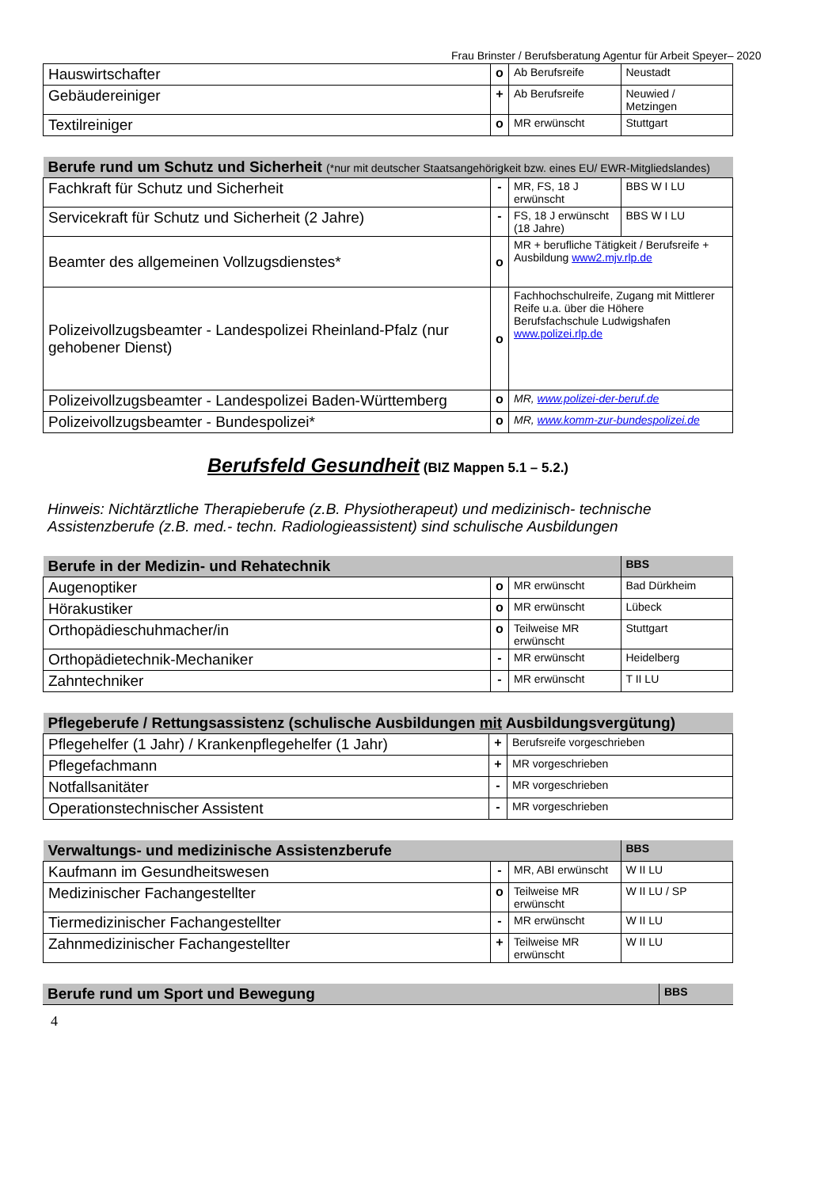Frau Brinster / Berufsberatung Agentur für Arbeit Speyer– 2020
| Hauswirtschafter | o | Ab Berufsreife | Neustadt |
| Gebäudereiniger | + | Ab Berufsreife | Neuwied / Metzingen |
| Textilreiniger | o | MR erwünscht | Stuttgart |
| Berufe rund um Schutz und Sicherheit (*nur mit deutscher Staatsangehörigkeit bzw. eines EU/ EWR-Mitgliedslandes) | | | |
| Fachkraft für Schutz und Sicherheit | - | MR, FS, 18 J erwünscht | BBS W I LU |
| Servicekraft für Schutz und Sicherheit (2 Jahre) | - | FS, 18 J erwünscht (18 Jahre) | BBS W I LU |
| Beamter des allgemeinen Vollzugsdienstes* | o | MR + berufliche Tätigkeit / Berufsreife + Ausbildung www2.mjv.rlp.de | |
| Polizeivollzugsbeamter - Landespolizei Rheinland-Pfalz (nur gehobener Dienst) | o | Fachhochschulreife, Zugang mit Mittlerer Reife u.a. über die Höhere Berufsfachschule Ludwigshafen www.polizei.rlp.de | |
| Polizeivollzugsbeamter - Landespolizei Baden-Württemberg | o | MR, www.polizei-der-beruf.de | |
| Polizeivollzugsbeamter - Bundespolizei* | o | MR, www.komm-zur-bundespolizei.de | |
Berufsfeld Gesundheit (BIZ Mappen 5.1 – 5.2.)
Hinweis: Nichtärztliche Therapieberufe (z.B. Physiotherapeut) und medizinisch- technische Assistenzberufe (z.B. med.- techn. Radiologieassistent) sind schulische Ausbildungen
| Berufe in der Medizin- und Rehatechnik | | | BBS |
| Augenoptiker | o | MR erwünscht | Bad Dürkheim |
| Hörakustiker | o | MR erwünscht | Lübeck |
| Orthopädieschuhmacher/in | o | Teilweise MR erwünscht | Stuttgart |
| Orthopädietechnik-Mechaniker | - | MR erwünscht | Heidelberg |
| Zahntechniker | - | MR erwünscht | T II LU |
| Pflegeberufe / Rettungsassistenz (schulische Ausbildungen mit Ausbildungsvergütung) | | |
| Pflegehelfer (1 Jahr) / Krankenpflegehelfer (1 Jahr) | + | Berufsreife vorgeschrieben |
| Pflegefachmann | + | MR vorgeschrieben |
| Notfallsanitäter | - | MR vorgeschrieben |
| Operationstechnischer Assistent | - | MR vorgeschrieben |
| Verwaltungs- und medizinische Assistenzberufe | | | BBS |
| Kaufmann im Gesundheitswesen | - | MR, ABI erwünscht | W II LU |
| Medizinischer Fachangestellter | o | Teilweise MR erwünscht | W II LU / SP |
| Tiermedizinischer Fachangestellter | - | MR erwünscht | W II LU |
| Zahnmedizinischer Fachangestellter | + | Teilweise MR erwünscht | W II LU |
| Berufe rund um Sport und Bewegung | BBS |
4